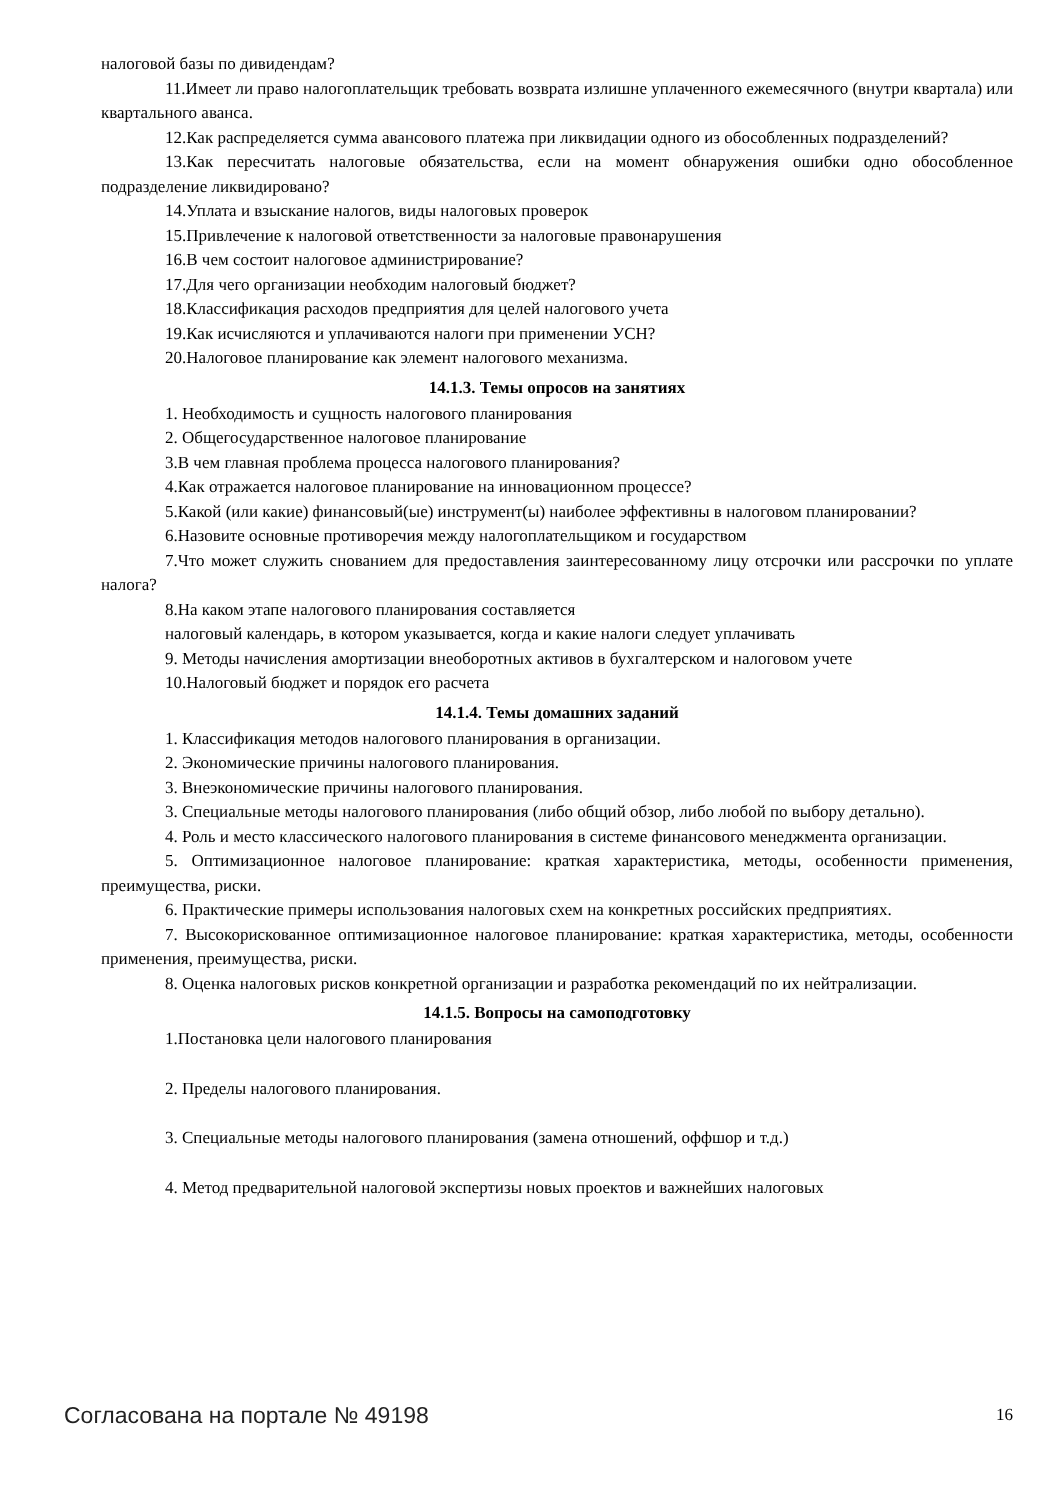налоговой базы по дивидендам?
11.Имеет ли право налогоплательщик требовать возврата излишне уплаченного ежемесячного (внутри квартала) или квартального аванса.
12.Как распределяется сумма авансового платежа при ликвидации одного из обособленных подразделений?
13.Как пересчитать налоговые обязательства, если на момент обнаружения ошибки одно обособленное подразделение ликвидировано?
14.Уплата и взыскание налогов, виды налоговых проверок
15.Привлечение к налоговой ответственности за налоговые правонарушения
16.В чем состоит налоговое администрирование?
17.Для чего организации необходим налоговый бюджет?
18.Классификация расходов предприятия для целей налогового учета
19.Как исчисляются и уплачиваются налоги при применении УСН?
20.Налоговое планирование как элемент налогового механизма.
14.1.3. Темы опросов на занятиях
1. Необходимость и сущность налогового планирования
2. Общегосударственное налоговое планирование
3.В чем главная проблема процесса налогового планирования?
4.Как отражается налоговое планирование на инновационном процессе?
5.Какой (или какие) финансовый(ые) инструмент(ы) наиболее эффективны в налоговом планировании?
6.Назовите основные противоречия между налогоплательщиком и государством
7.Что может служить снованием для предоставления заинтересованному лицу отсрочки или рассрочки по уплате налога?
8.На каком этапе налогового планирования составляется
налоговый календарь, в котором указывается, когда и какие налоги следует уплачивать
9. Методы начисления амортизации внеоборотных активов в бухгалтерском и налоговом учете
10.Налоговый бюджет и порядок его расчета
14.1.4. Темы домашних заданий
1. Классификация методов налогового планирования в организации.
2. Экономические причины налогового планирования.
3. Внеэкономические причины налогового планирования.
3. Специальные методы налогового планирования (либо общий обзор, либо любой по выбору детально).
4. Роль и место классического налогового планирования в системе финансового менеджмента организации.
5. Оптимизационное налоговое планирование: краткая характеристика, методы, особенности применения, преимущества, риски.
6. Практические примеры использования налоговых схем на конкретных российских предприятиях.
7. Высокорискованное оптимизационное налоговое планирование: краткая характеристика, методы, особенности применения, преимущества, риски.
8. Оценка налоговых рисков конкретной организации и разработка рекомендаций по их нейтрализации.
14.1.5. Вопросы на самоподготовку
1.Постановка цели налогового планирования
2. Пределы налогового планирования.
3. Специальные методы налогового планирования (замена отношений, оффшор и т.д.)
4. Метод предварительной налоговой экспертизы новых проектов и важнейших налоговых
Согласована на портале № 49198 16